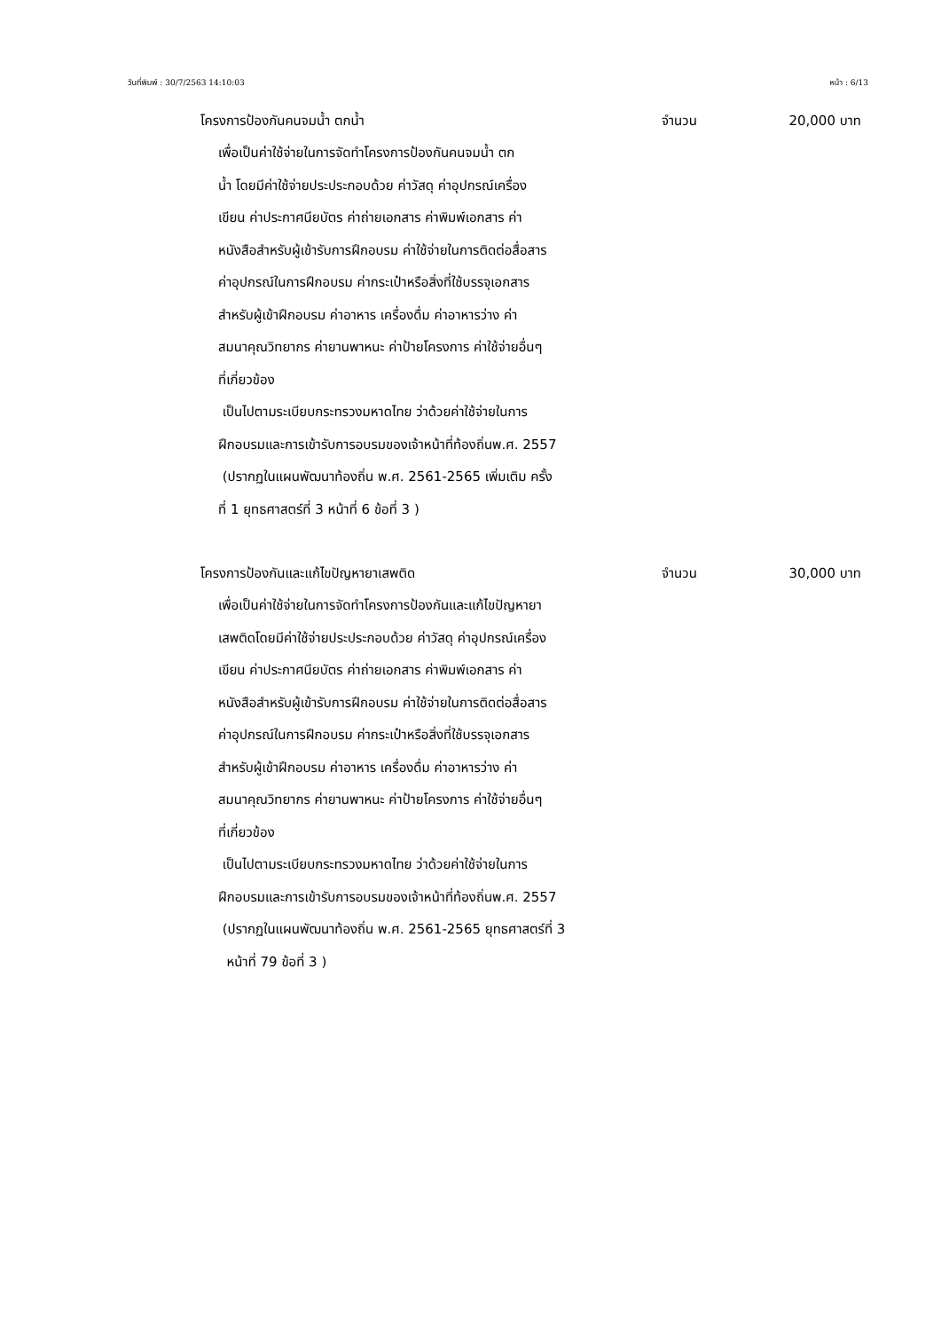วันที่พิมพ์ : 30/7/2563 14:10:03 หน้า : 6/13
โครงการป้องกันคนจมน้ำ ตกน้ำ จำนวน 20,000 บาท
เพื่อเป็นค่าใช้จ่ายในการจัดทำโครงการป้องกันคนจมน้ำ ตก
น้ำ โดยมีค่าใช้จ่ายประประกอบด้วย ค่าวัสดุ ค่าอุปกรณ์เครื่อง
เขียน ค่าประกาศนียบัตร ค่าถ่ายเอกสาร ค่าพิมพ์เอกสาร ค่า
หนังสือสำหรับผู้เข้ารับการฝึกอบรม ค่าใช้จ่ายในการติดต่อสื่อสาร
ค่าอุปกรณ์ในการฝึกอบรม ค่ากระเป๋าหรือสิ่งที่ใช้บรรจุเอกสาร
สำหรับผู้เข้าฝึกอบรม ค่าอาหาร เครื่องดื่ม ค่าอาหารว่าง ค่า
สมนาคุณวิทยากร ค่ายานพาหนะ ค่าป้ายโครงการ ค่าใช้จ่ายอื่นๆ
ที่เกี่ยวข้อง
เป็นไปตามระเบียบกระทรวงมหาดไทย ว่าด้วยค่าใช้จ่ายในการ
ฝึกอบรมและการเข้ารับการอบรมของเจ้าหน้าที่ท้องถิ่นพ.ศ. 2557
(ปรากฏในแผนพัฒนาท้องถิ่น พ.ศ. 2561-2565 เพิ่มเติม ครั้ง
ที่ 1 ยุทธศาสตร์ที่ 3 หน้าที่ 6 ข้อที่ 3 )
โครงการป้องกันและแก้ไขปัญหายาเสพติด จำนวน 30,000 บาท
เพื่อเป็นค่าใช้จ่ายในการจัดทำโครงการป้องกันและแก้ไขปัญหายา
เสพติดโดยมีค่าใช้จ่ายประประกอบด้วย ค่าวัสดุ ค่าอุปกรณ์เครื่อง
เขียน ค่าประกาศนียบัตร ค่าถ่ายเอกสาร ค่าพิมพ์เอกสาร ค่า
หนังสือสำหรับผู้เข้ารับการฝึกอบรม ค่าใช้จ่ายในการติดต่อสื่อสาร
ค่าอุปกรณ์ในการฝึกอบรม ค่ากระเป๋าหรือสิ่งที่ใช้บรรจุเอกสาร
สำหรับผู้เข้าฝึกอบรม ค่าอาหาร เครื่องดื่ม ค่าอาหารว่าง ค่า
สมนาคุณวิทยากร ค่ายานพาหนะ ค่าป้ายโครงการ ค่าใช้จ่ายอื่นๆ
ที่เกี่ยวข้อง
เป็นไปตามระเบียบกระทรวงมหาดไทย ว่าด้วยค่าใช้จ่ายในการ
ฝึกอบรมและการเข้ารับการอบรมของเจ้าหน้าที่ท้องถิ่นพ.ศ. 2557
(ปรากฏในแผนพัฒนาท้องถิ่น พ.ศ. 2561-2565 ยุทธศาสตร์ที่ 3
หน้าที่ 79 ข้อที่ 3 )